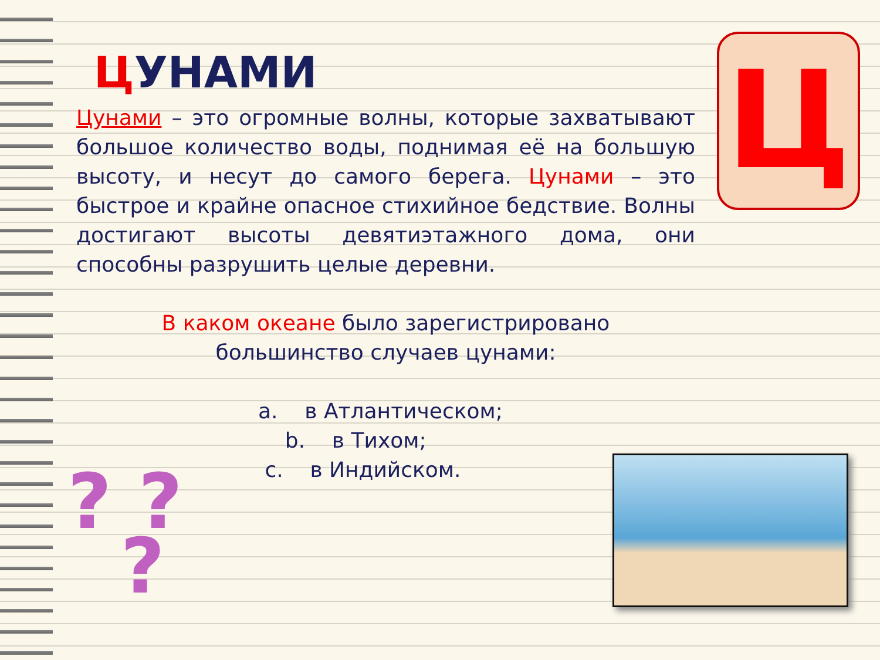ЦУНАМИ
Цунами – это огромные волны, которые захватывают большое количество воды, поднимая её на большую высоту, и несут до самого берега. Цунами – это быстрое и крайне опасное стихийное бедствие. Волны достигают высоты девятиэтажного дома, они способны разрушить целые деревни.
В каком океане было зарегистрировано
большинство случаев цунами:
a. в Атлантическом;
b. в Тихом;
c. в Индийском.
Ц
? ?
?